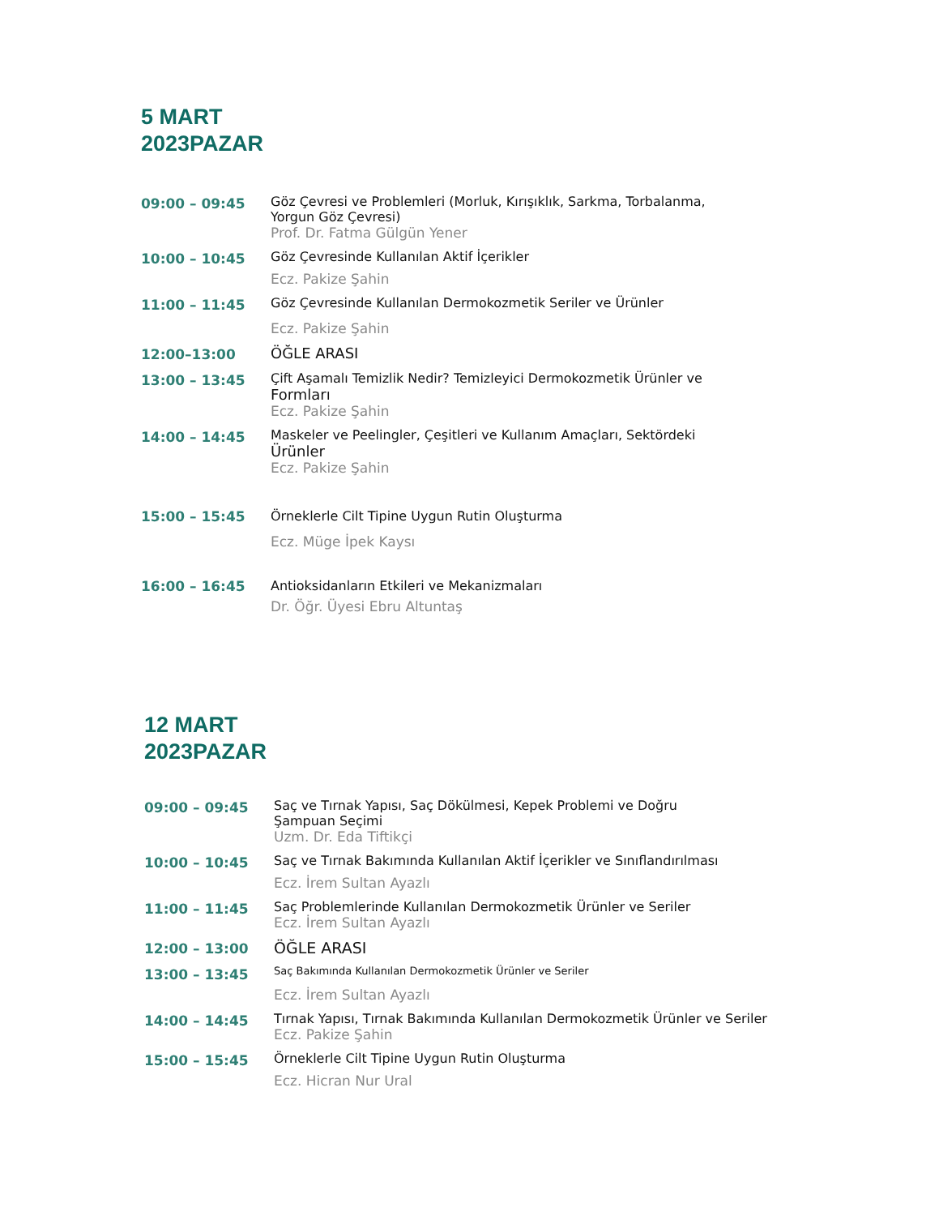5 MART
2023PAZAR
| 09:00 – 09:45 | Göz Çevresi ve Problemleri (Morluk, Kırışıklık, Sarkma, Torbalanma, Yorgun Göz Çevresi) Prof. Dr. Fatma Gülgün Yener |
| 10:00 – 10:45 | Göz Çevresinde Kullanılan Aktif İçerikler Ecz. Pakize Şahin |
| 11:00 – 11:45 | Göz Çevresinde Kullanılan Dermokozmetik Seriler ve Ürünler Ecz. Pakize Şahin |
| 12:00–13:00 | ÖĞLE ARASI |
| 13:00 – 13:45 | Çift Aşamalı Temizlik Nedir? Temizleyici Dermokozmetik Ürünler ve Formları Ecz. Pakize Şahin |
| 14:00 – 14:45 | Maskeler ve Peelingler, Çeşitleri ve Kullanım Amaçları, Sektördeki Ürünler Ecz. Pakize Şahin |
| 15:00 – 15:45 | Örneklerle Cilt Tipine Uygun Rutin Oluşturma Ecz. Müge İpek Kaysı |
| 16:00 – 16:45 | Antioksidanların Etkileri ve Mekanizmaları Dr. Öğr. Üyesi Ebru Altuntaş |
12 MART
2023PAZAR
| 09:00 – 09:45 | Saç ve Tırnak Yapısı, Saç Dökülmesi, Kepek Problemi ve Doğru Şampuan Seçimi Uzm. Dr. Eda Tiftikçi |
| 10:00 – 10:45 | Saç ve Tırnak Bakımında Kullanılan Aktif İçerikler ve Sınıflandırılması Ecz. İrem Sultan Ayazlı |
| 11:00 – 11:45 | Saç Problemlerinde Kullanılan Dermokozmetik Ürünler ve Seriler Ecz. İrem Sultan Ayazlı |
| 12:00 – 13:00 | ÖĞLE ARASI |
| 13:00 – 13:45 | Saç Bakımında Kullanılan Dermokozmetik Ürünler ve Seriler Ecz. İrem Sultan Ayazlı |
| 14:00 – 14:45 | Tırnak Yapısı, Tırnak Bakımında Kullanılan Dermokozmetik Ürünler ve Seriler Ecz. Pakize Şahin |
| 15:00 – 15:45 | Örneklerle Cilt Tipine Uygun Rutin Oluşturma Ecz. Hicran Nur Ural |